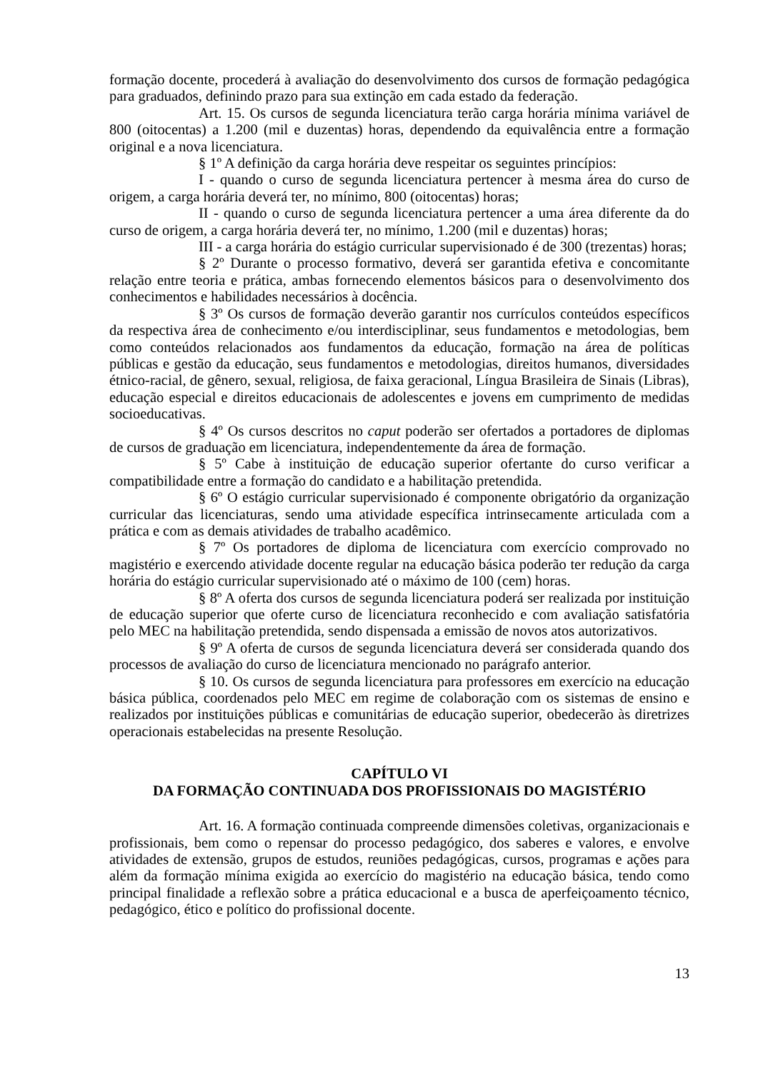formação docente, procederá à avaliação do desenvolvimento dos cursos de formação pedagógica para graduados, definindo prazo para sua extinção em cada estado da federação.
Art. 15. Os cursos de segunda licenciatura terão carga horária mínima variável de 800 (oitocentas) a 1.200 (mil e duzentas) horas, dependendo da equivalência entre a formação original e a nova licenciatura.
§ 1º A definição da carga horária deve respeitar os seguintes princípios:
I - quando o curso de segunda licenciatura pertencer à mesma área do curso de origem, a carga horária deverá ter, no mínimo, 800 (oitocentas) horas;
II - quando o curso de segunda licenciatura pertencer a uma área diferente da do curso de origem, a carga horária deverá ter, no mínimo, 1.200 (mil e duzentas) horas;
III - a carga horária do estágio curricular supervisionado é de 300 (trezentas) horas;
§ 2º Durante o processo formativo, deverá ser garantida efetiva e concomitante relação entre teoria e prática, ambas fornecendo elementos básicos para o desenvolvimento dos conhecimentos e habilidades necessários à docência.
§ 3º Os cursos de formação deverão garantir nos currículos conteúdos específicos da respectiva área de conhecimento e/ou interdisciplinar, seus fundamentos e metodologias, bem como conteúdos relacionados aos fundamentos da educação, formação na área de políticas públicas e gestão da educação, seus fundamentos e metodologias, direitos humanos, diversidades étnico-racial, de gênero, sexual, religiosa, de faixa geracional, Língua Brasileira de Sinais (Libras), educação especial e direitos educacionais de adolescentes e jovens em cumprimento de medidas socioeducativas.
§ 4º Os cursos descritos no caput poderão ser ofertados a portadores de diplomas de cursos de graduação em licenciatura, independentemente da área de formação.
§ 5º Cabe à instituição de educação superior ofertante do curso verificar a compatibilidade entre a formação do candidato e a habilitação pretendida.
§ 6º O estágio curricular supervisionado é componente obrigatório da organização curricular das licenciaturas, sendo uma atividade específica intrinsecamente articulada com a prática e com as demais atividades de trabalho acadêmico.
§ 7º Os portadores de diploma de licenciatura com exercício comprovado no magistério e exercendo atividade docente regular na educação básica poderão ter redução da carga horária do estágio curricular supervisionado até o máximo de 100 (cem) horas.
§ 8º A oferta dos cursos de segunda licenciatura poderá ser realizada por instituição de educação superior que oferte curso de licenciatura reconhecido e com avaliação satisfatória pelo MEC na habilitação pretendida, sendo dispensada a emissão de novos atos autorizativos.
§ 9º A oferta de cursos de segunda licenciatura deverá ser considerada quando dos processos de avaliação do curso de licenciatura mencionado no parágrafo anterior.
§ 10. Os cursos de segunda licenciatura para professores em exercício na educação básica pública, coordenados pelo MEC em regime de colaboração com os sistemas de ensino e realizados por instituições públicas e comunitárias de educação superior, obedecerão às diretrizes operacionais estabelecidas na presente Resolução.
CAPÍTULO VI
DA FORMAÇÃO CONTINUADA DOS PROFISSIONAIS DO MAGISTÉRIO
Art. 16. A formação continuada compreende dimensões coletivas, organizacionais e profissionais, bem como o repensar do processo pedagógico, dos saberes e valores, e envolve atividades de extensão, grupos de estudos, reuniões pedagógicas, cursos, programas e ações para além da formação mínima exigida ao exercício do magistério na educação básica, tendo como principal finalidade a reflexão sobre a prática educacional e a busca de aperfeiçoamento técnico, pedagógico, ético e político do profissional docente.
13